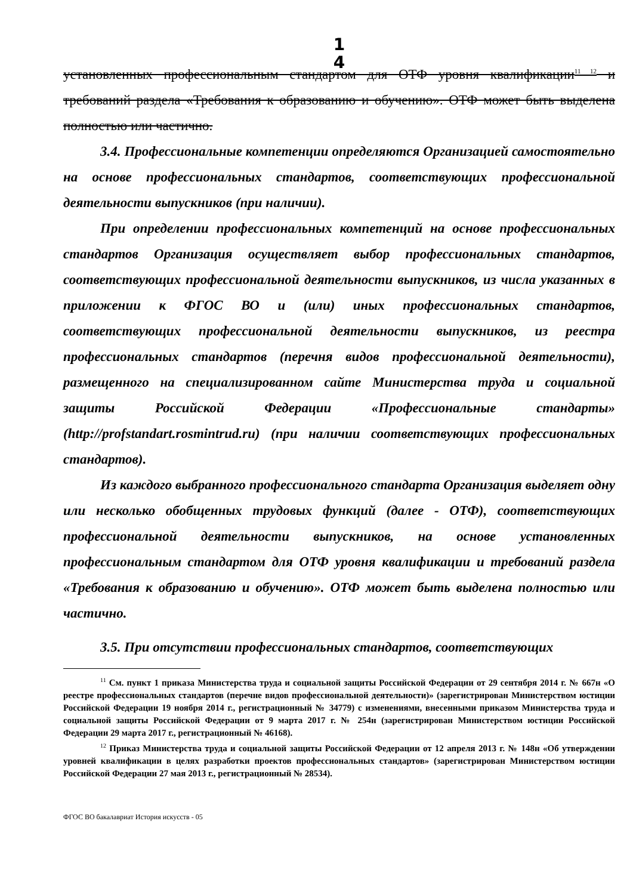1
4
установленных профессиональным стандартом для ОТФ уровня квалификации<sup>11 12</sup> и требований раздела «Требования к образованию и обучению». ОТФ может быть выделена полностью или частично.
3.4. Профессиональные компетенции определяются Организацией самостоятельно на основе профессиональных стандартов, соответствующих профессиональной деятельности выпускников (при наличии).
При определении профессиональных компетенций на основе профессиональных стандартов Организация осуществляет выбор профессиональных стандартов, соответствующих профессиональной деятельности выпускников, из числа указанных в приложении к ФГОС ВО и (или) иных профессиональных стандартов, соответствующих профессиональной деятельности выпускников, из реестра профессиональных стандартов (перечня видов профессиональной деятельности), размещенного на специализированном сайте Министерства труда и социальной защиты Российской Федерации «Профессиональные стандарты» (http://profstandart.rosmintrud.ru) (при наличии соответствующих профессиональных стандартов).
Из каждого выбранного профессионального стандарта Организация выделяет одну или несколько обобщенных трудовых функций (далее - ОТФ), соответствующих профессиональной деятельности выпускников, на основе установленных профессиональным стандартом для ОТФ уровня квалификации и требований раздела «Требования к образованию и обучению». ОТФ может быть выделена полностью или частично.
3.5. При отсутствии профессиональных стандартов, соответствующих
<sup>11</sup> См. пункт 1 приказа Министерства труда и социальной защиты Российской Федерации от 29 сентября 2014 г. № 667н «О реестре профессиональных стандартов (перечне видов профессиональной деятельности)» (зарегистрирован Министерством юстиции Российской Федерации 19 ноября 2014 г., регистрационный № 34779) с изменениями, внесенными приказом Министерства труда и социальной защиты Российской Федерации от 9 марта 2017 г. № 254н (зарегистрирован Министерством юстиции Российской Федерации 29 марта 2017 г., регистрационный № 46168).
<sup>12</sup> Приказ Министерства труда и социальной защиты Российской Федерации от 12 апреля 2013 г. № 148н «Об утверждении уровней квалификации в целях разработки проектов профессиональных стандартов» (зарегистрирован Министерством юстиции Российской Федерации 27 мая 2013 г., регистрационный № 28534).
ФГОС ВО бакалавриат История искусств - 05